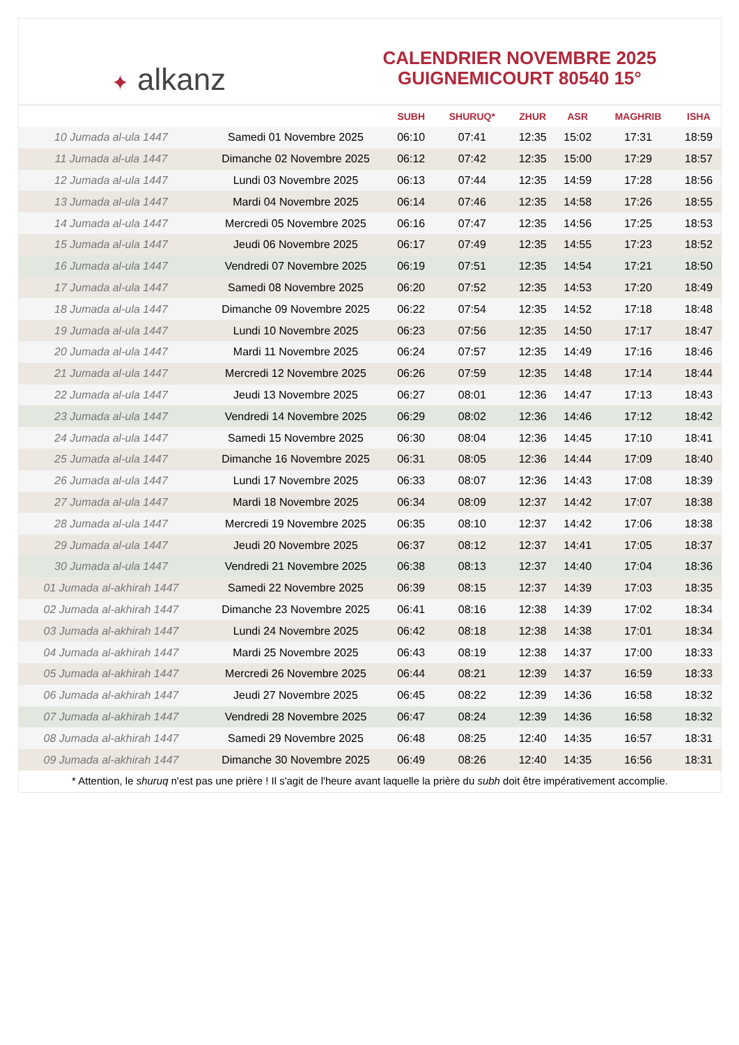✦ alkanz
CALENDRIER NOVEMBRE 2025
GUIGNEMICOURT 80540 15°
| | | SUBH | SHURUQ* | ZHUR | ASR | MAGHRIB | ISHA |
| --- | --- | --- | --- | --- | --- | --- | --- |
| 10 Jumada al-ula 1447 | Samedi 01 Novembre 2025 | 06:10 | 07:41 | 12:35 | 15:02 | 17:31 | 18:59 |
| 11 Jumada al-ula 1447 | Dimanche 02 Novembre 2025 | 06:12 | 07:42 | 12:35 | 15:00 | 17:29 | 18:57 |
| 12 Jumada al-ula 1447 | Lundi 03 Novembre 2025 | 06:13 | 07:44 | 12:35 | 14:59 | 17:28 | 18:56 |
| 13 Jumada al-ula 1447 | Mardi 04 Novembre 2025 | 06:14 | 07:46 | 12:35 | 14:58 | 17:26 | 18:55 |
| 14 Jumada al-ula 1447 | Mercredi 05 Novembre 2025 | 06:16 | 07:47 | 12:35 | 14:56 | 17:25 | 18:53 |
| 15 Jumada al-ula 1447 | Jeudi 06 Novembre 2025 | 06:17 | 07:49 | 12:35 | 14:55 | 17:23 | 18:52 |
| 16 Jumada al-ula 1447 | Vendredi 07 Novembre 2025 | 06:19 | 07:51 | 12:35 | 14:54 | 17:21 | 18:50 |
| 17 Jumada al-ula 1447 | Samedi 08 Novembre 2025 | 06:20 | 07:52 | 12:35 | 14:53 | 17:20 | 18:49 |
| 18 Jumada al-ula 1447 | Dimanche 09 Novembre 2025 | 06:22 | 07:54 | 12:35 | 14:52 | 17:18 | 18:48 |
| 19 Jumada al-ula 1447 | Lundi 10 Novembre 2025 | 06:23 | 07:56 | 12:35 | 14:50 | 17:17 | 18:47 |
| 20 Jumada al-ula 1447 | Mardi 11 Novembre 2025 | 06:24 | 07:57 | 12:35 | 14:49 | 17:16 | 18:46 |
| 21 Jumada al-ula 1447 | Mercredi 12 Novembre 2025 | 06:26 | 07:59 | 12:35 | 14:48 | 17:14 | 18:44 |
| 22 Jumada al-ula 1447 | Jeudi 13 Novembre 2025 | 06:27 | 08:01 | 12:36 | 14:47 | 17:13 | 18:43 |
| 23 Jumada al-ula 1447 | Vendredi 14 Novembre 2025 | 06:29 | 08:02 | 12:36 | 14:46 | 17:12 | 18:42 |
| 24 Jumada al-ula 1447 | Samedi 15 Novembre 2025 | 06:30 | 08:04 | 12:36 | 14:45 | 17:10 | 18:41 |
| 25 Jumada al-ula 1447 | Dimanche 16 Novembre 2025 | 06:31 | 08:05 | 12:36 | 14:44 | 17:09 | 18:40 |
| 26 Jumada al-ula 1447 | Lundi 17 Novembre 2025 | 06:33 | 08:07 | 12:36 | 14:43 | 17:08 | 18:39 |
| 27 Jumada al-ula 1447 | Mardi 18 Novembre 2025 | 06:34 | 08:09 | 12:37 | 14:42 | 17:07 | 18:38 |
| 28 Jumada al-ula 1447 | Mercredi 19 Novembre 2025 | 06:35 | 08:10 | 12:37 | 14:42 | 17:06 | 18:38 |
| 29 Jumada al-ula 1447 | Jeudi 20 Novembre 2025 | 06:37 | 08:12 | 12:37 | 14:41 | 17:05 | 18:37 |
| 30 Jumada al-ula 1447 | Vendredi 21 Novembre 2025 | 06:38 | 08:13 | 12:37 | 14:40 | 17:04 | 18:36 |
| 01 Jumada al-akhirah 1447 | Samedi 22 Novembre 2025 | 06:39 | 08:15 | 12:37 | 14:39 | 17:03 | 18:35 |
| 02 Jumada al-akhirah 1447 | Dimanche 23 Novembre 2025 | 06:41 | 08:16 | 12:38 | 14:39 | 17:02 | 18:34 |
| 03 Jumada al-akhirah 1447 | Lundi 24 Novembre 2025 | 06:42 | 08:18 | 12:38 | 14:38 | 17:01 | 18:34 |
| 04 Jumada al-akhirah 1447 | Mardi 25 Novembre 2025 | 06:43 | 08:19 | 12:38 | 14:37 | 17:00 | 18:33 |
| 05 Jumada al-akhirah 1447 | Mercredi 26 Novembre 2025 | 06:44 | 08:21 | 12:39 | 14:37 | 16:59 | 18:33 |
| 06 Jumada al-akhirah 1447 | Jeudi 27 Novembre 2025 | 06:45 | 08:22 | 12:39 | 14:36 | 16:58 | 18:32 |
| 07 Jumada al-akhirah 1447 | Vendredi 28 Novembre 2025 | 06:47 | 08:24 | 12:39 | 14:36 | 16:58 | 18:32 |
| 08 Jumada al-akhirah 1447 | Samedi 29 Novembre 2025 | 06:48 | 08:25 | 12:40 | 14:35 | 16:57 | 18:31 |
| 09 Jumada al-akhirah 1447 | Dimanche 30 Novembre 2025 | 06:49 | 08:26 | 12:40 | 14:35 | 16:56 | 18:31 |
* Attention, le shuruq n'est pas une prière ! Il s'agit de l'heure avant laquelle la prière du subh doit être impérativement accomplie.